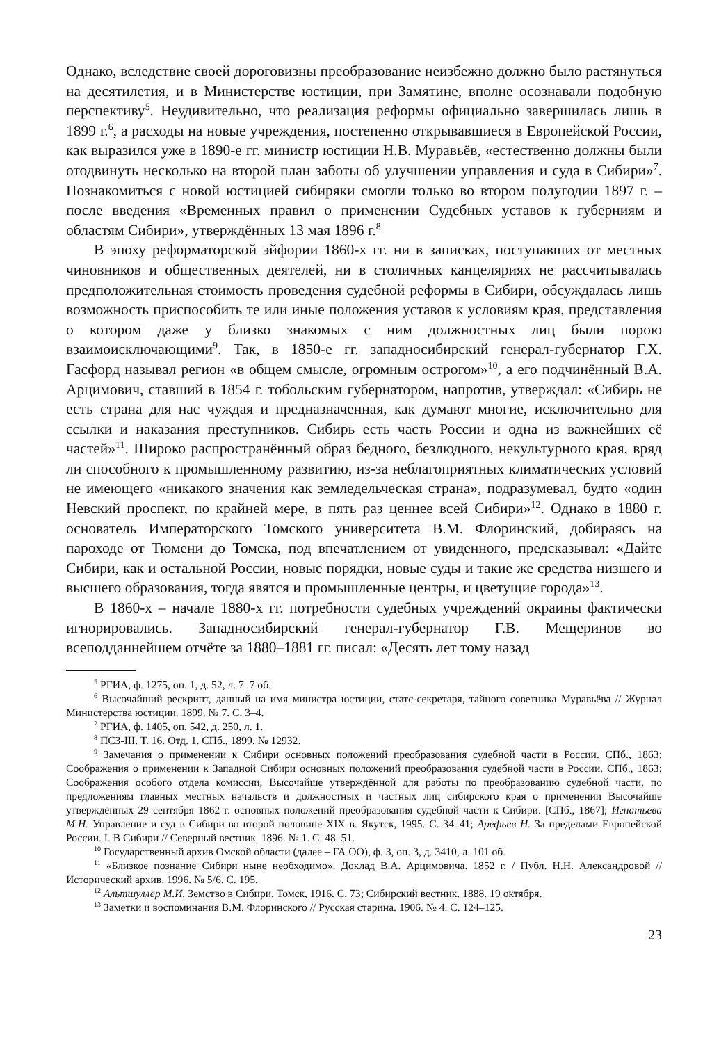Однако, вследствие своей дороговизны преобразование неизбежно должно было растянуться на десятилетия, и в Министерстве юстиции, при Замятине, вполне осознавали подобную перспективу<sup>5</sup>. Неудивительно, что реализация реформы официально завершилась лишь в 1899 г.<sup>6</sup>, а расходы на новые учреждения, постепенно открывавшиеся в Европейской России, как выразился уже в 1890-е гг. министр юстиции Н.В. Муравьёв, «естественно должны были отодвинуть несколько на второй план заботы об улучшении управления и суда в Сибири»<sup>7</sup>. Познакомиться с новой юстицией сибиряки смогли только во втором полугодии 1897 г. – после введения «Временных правил о применении Судебных уставов к губерниям и областям Сибири», утверждённых 13 мая 1896 г.<sup>8</sup>
В эпоху реформаторской эйфории 1860-х гг. ни в записках, поступавших от местных чиновников и общественных деятелей, ни в столичных канцеляриях не рассчитывалась предположительная стоимость проведения судебной реформы в Сибири, обсуждалась лишь возможность приспособить те или иные положения уставов к условиям края, представления о котором даже у близко знакомых с ним должностных лиц были порою взаимоисключающими<sup>9</sup>. Так, в 1850-е гг. западносибирский генерал-губернатор Г.Х. Гасфорд называл регион «в общем смысле, огромным острогом»<sup>10</sup>, а его подчинённый В.А. Арцимович, ставший в 1854 г. тобольским губернатором, напротив, утверждал: «Сибирь не есть страна для нас чуждая и предназначенная, как думают многие, исключительно для ссылки и наказания преступников. Сибирь есть часть России и одна из важнейших её частей»<sup>11</sup>. Широко распространённый образ бедного, безлюдного, некультурного края, вряд ли способного к промышленному развитию, из-за неблагоприятных климатических условий не имеющего «никакого значения как земледельческая страна», подразумевал, будто «один Невский проспект, по крайней мере, в пять раз ценнее всей Сибири»<sup>12</sup>. Однако в 1880 г. основатель Императорского Томского университета В.М. Флоринский, добираясь на пароходе от Тюмени до Томска, под впечатлением от увиденного, предсказывал: «Дайте Сибири, как и остальной России, новые порядки, новые суды и такие же средства низшего и высшего образования, тогда явятся и промышленные центры, и цветущие города»<sup>13</sup>.
В 1860-х – начале 1880-х гг. потребности судебных учреждений окраины фактически игнорировались. Западносибирский генерал-губернатор Г.В. Мещеринов во всеподданнейшем отчёте за 1880–1881 гг. писал: «Десять лет тому назад
<sup>5</sup> РГИА, ф. 1275, оп. 1, д. 52, л. 7–7 об.
<sup>6</sup> Высочайший рескрипт, данный на имя министра юстиции, статс-секретаря, тайного советника Муравьёва // Журнал Министерства юстиции. 1899. № 7. С. 3–4.
<sup>7</sup> РГИА, ф. 1405, оп. 542, д. 250, л. 1.
<sup>8</sup> ПСЗ-III. Т. 16. Отд. 1. СПб., 1899. № 12932.
<sup>9</sup> Замечания о применении к Сибири основных положений преобразования судебной части в России. СПб., 1863; Соображения о применении к Западной Сибири основных положений преобразования судебной части в России. СПб., 1863; Соображения особого отдела комиссии, Высочайше утверждённой для работы по преобразованию судебной части, по предложениям главных местных начальств и должностных и частных лиц сибирского края о применении Высочайше утверждённых 29 сентября 1862 г. основных положений преобразования судебной части к Сибири. [СПб., 1867]; Игнатьева М.Н. Управление и суд в Сибири во второй половине XIX в. Якутск, 1995. С. 34–41; Арефьев Н. За пределами Европейской России. I. В Сибири // Северный вестник. 1896. № 1. С. 48–51.
<sup>10</sup> Государственный архив Омской области (далее – ГА ОО), ф. 3, оп. 3, д. 3410, л. 101 об.
<sup>11</sup> «Близкое познание Сибири ныне необходимо». Доклад В.А. Арцимовича. 1852 г. / Публ. Н.Н. Александровой // Исторический архив. 1996. № 5/6. С. 195.
<sup>12</sup> Альтшуллер М.И. Земство в Сибири. Томск, 1916. С. 73; Сибирский вестник. 1888. 19 октября.
<sup>13</sup> Заметки и воспоминания В.М. Флоринского // Русская старина. 1906. № 4. С. 124–125.
23